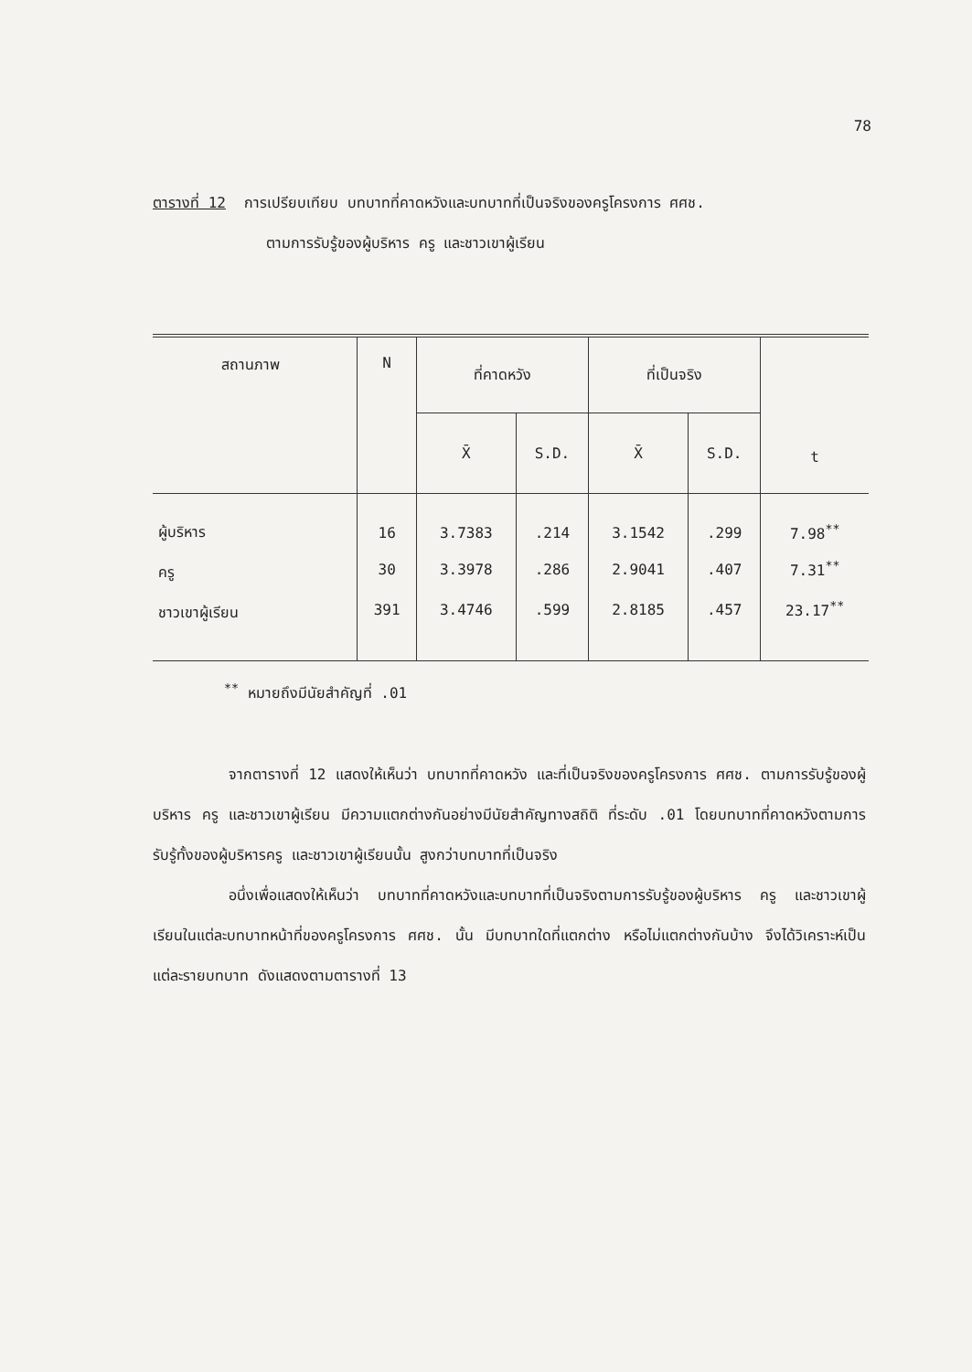78
ตารางที่ 12 การเปรียบเทียบ บทบาทที่คาดหวังและบทบาทที่เป็นจริงของครูโครงการ ศศช.
ตามการรับรู้ของผู้บริหาร ครู และชาวเขาผู้เรียน
| สถานภาพ | N | ที่คาดหวัง | | ที่เป็นจริง | | t |
| --- | --- | --- | --- | --- | --- | --- |
| | | X̄ | S.D. | X̄ | S.D. | |
| ผู้บริหาร | 16 | 3.7383 | .214 | 3.1542 | .299 | 7.98<sup>**</sup> |
| ครู | 30 | 3.3978 | .286 | 2.9041 | .407 | 7.31<sup>**</sup> |
| ชาวเขาผู้เรียน | 391 | 3.4746 | .599 | 2.8185 | .457 | 23.17<sup>**</sup> |
<sup>**</sup> หมายถึงมีนัยสำคัญที่ .01
จากตารางที่ 12 แสดงให้เห็นว่า บทบาทที่คาดหวัง และที่เป็นจริงของครูโครงการ ศศช. ตามการรับรู้ของผู้บริหาร ครู และชาวเขาผู้เรียน มีความแตกต่างกันอย่างมีนัยสำคัญทางสถิติ ที่ระดับ .01 โดยบทบาทที่คาดหวังตามการรับรู้ทั้งของผู้บริหารครู และชาวเขาผู้เรียนนั้น สูงกว่าบทบาทที่เป็นจริง
อนึ่งเพื่อแสดงให้เห็นว่า บทบาทที่คาดหวังและบทบาทที่เป็นจริงตามการรับรู้ของผู้บริหาร ครู และชาวเขาผู้เรียนในแต่ละบทบาทหน้าที่ของครูโครงการ ศศช. นั้น มีบทบาทใดที่แตกต่าง หรือไม่แตกต่างกันบ้าง จึงได้วิเคราะห์เป็นแต่ละรายบทบาท ดังแสดงตามตารางที่ 13